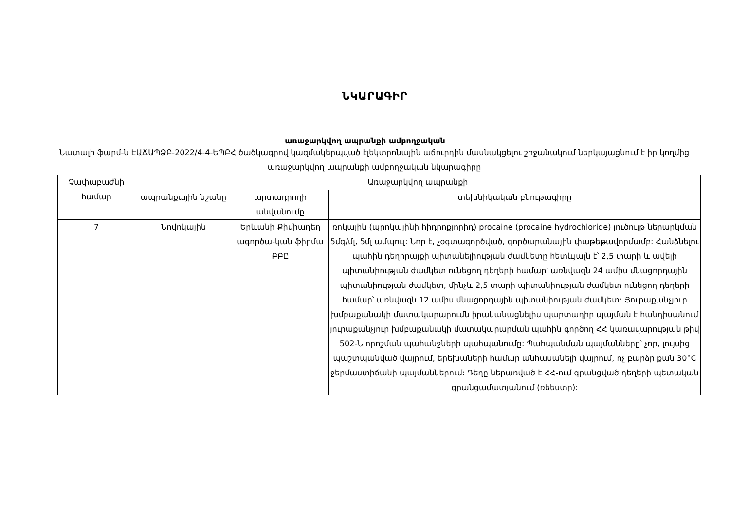ՆԿԱՐԱԳԻՐ
առաջարկվող ապրանքի ամբողջական
Նատալի ֆարմ-ն ԷԱՃԱՊՁԲ-2022/4-4-ԵՊԲՀ ծածկագրով կազմակերպված էլեկտրոնային աճուրդին մասնակցելու շրջանակում ներկայացնում է իր կողմից առաջարկվող ապրանքի ամբողջական նկարագիրը
| Չափաբաժնի համար | Առաջարկվող ապրանքի | | |
| --- | --- | --- | --- |
| | ապրանքային նշանը | արտադրողի անվանումը | տեխնիկական բնութագիրը |
| 7 | Նովոկային | Երևանի Քիմիադեղ ագործա-կան ֆիրմա ԲԲԸ | ռոկային (պրոկայինի հիդրոքլորիդ) procaine (procaine hydrochloride) լուծույթ ներարկման 5մգ/մլ, 5մլ ամպուլ: Նոր է, չօգտագործված, գործարանային փաթեթավորմամբ: Հանձնելու պահին դեղորայքի պիտանելիության ժամկետը հետևյալն է՝ 2,5 տարի և ավելի պիտանիության ժամկետ ունեցող դեղերի համար՝ առնվազն 24 ամիս մնացորդային պիտանիության ժամկետ, մինչև 2,5 տարի պիտանիության ժամկետ ունեցող դեղերի համար՝ առնվազն 12 ամիս մնացորդային պիտանիության ժամկետ: Յուրաքանչյուր խմբաքանակի մատակարարումն իրականացնելիս պարտադիր պայման է հանդիսանում յուրաքանչյուր խմբաքանակի մատակարարման պահին գործող ՀՀ կառավարության թիվ 502-Ն որոշման պահանջների պահպանումը: Պահպանման պայմանները՝ չոր, լույսից պաշտպանված վայրում, երեխաների համար անհասանելի վայրում, ոչ բարձր քան 30°C ջերմաստիճանի պայմաններում: Դեղը ներառված է ՀՀ-ում գրանցված դեղերի պետական գրանցամատյանում (ռեեստր): |